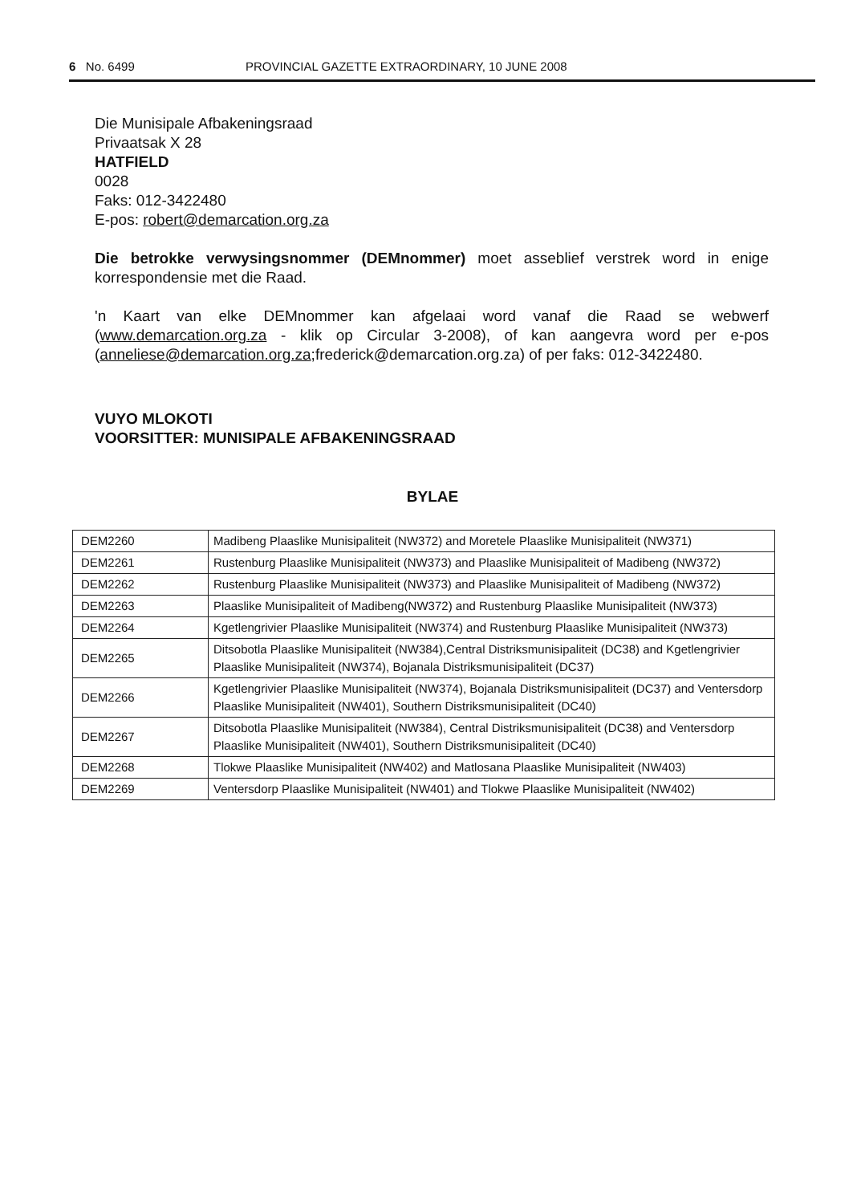6 No. 6499 PROVINCIAL GAZETTE EXTRAORDINARY, 10 JUNE 2008
Die Munisipale Afbakeningsraad
Privaatsak X 28
HATFIELD
0028
Faks: 012-3422480
E-pos: robert@demarcation.org.za
Die betrokke verwysingsnommer (DEMnommer) moet asseblief verstrek word in enige korrespondensie met die Raad.
'n Kaart van elke DEMnommer kan afgelaai word vanaf die Raad se webwerf (www.demarcation.org.za - klik op Circular 3-2008), of kan aangevra word per e-pos (anneliese@demarcation.org.za;frederick@demarcation.org.za) of per faks: 012-3422480.
VUYO MLOKOTI
VOORSITTER: MUNISIPALE AFBAKENINGSRAAD
BYLAE
| DEM2260 | Madibeng Plaaslike Munisipaliteit (NW372) and Moretele Plaaslike Munisipaliteit (NW371) |
| DEM2261 | Rustenburg Plaaslike Munisipaliteit (NW373) and Plaaslike Munisipaliteit of Madibeng (NW372) |
| DEM2262 | Rustenburg Plaaslike Munisipaliteit (NW373) and Plaaslike Munisipaliteit of Madibeng (NW372) |
| DEM2263 | Plaaslike Munisipaliteit of Madibeng(NW372) and Rustenburg Plaaslike Munisipaliteit (NW373) |
| DEM2264 | Kgetlengrivier Plaaslike Munisipaliteit (NW374) and Rustenburg Plaaslike Munisipaliteit (NW373) |
| DEM2265 | Ditsobotla Plaaslike Munisipaliteit (NW384),Central Distriksmunisipaliteit (DC38) and Kgetlengrivier Plaaslike Munisipaliteit (NW374), Bojanala Distriksmunisipaliteit (DC37) |
| DEM2266 | Kgetlengrivier Plaaslike Munisipaliteit (NW374), Bojanala Distriksmunisipaliteit (DC37) and Ventersdorp Plaaslike Munisipaliteit (NW401), Southern Distriksmunisipaliteit (DC40) |
| DEM2267 | Ditsobotla Plaaslike Munisipaliteit (NW384), Central Distriksmunisipaliteit (DC38) and Ventersdorp Plaaslike Munisipaliteit (NW401), Southern Distriksmunisipaliteit (DC40) |
| DEM2268 | Tlokwe Plaaslike Munisipaliteit (NW402) and Matlosana Plaaslike Munisipaliteit (NW403) |
| DEM2269 | Ventersdorp Plaaslike Munisipaliteit (NW401) and Tlokwe Plaaslike Munisipaliteit (NW402) |